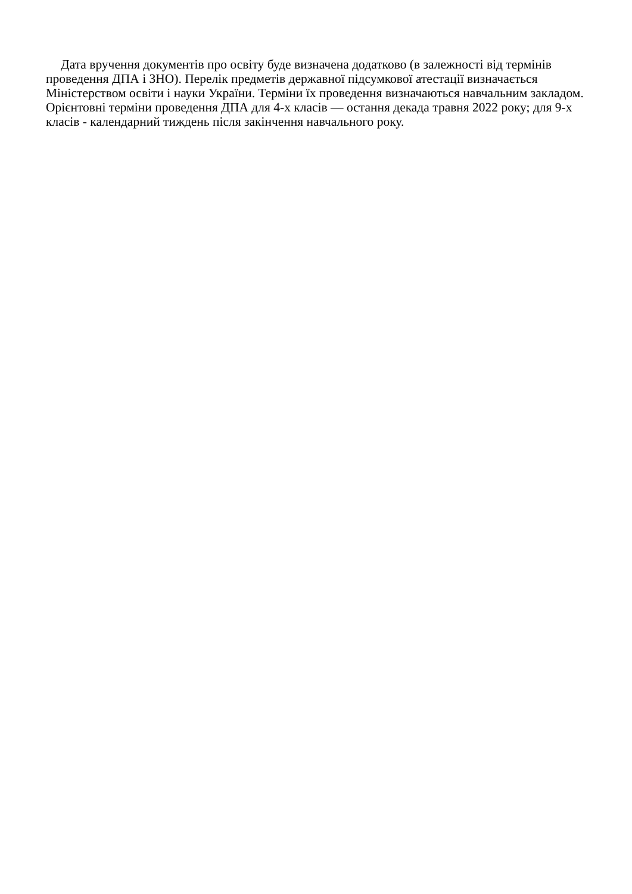Дата вручення документів про освіту буде визначена додатково (в залежності від термінів проведення ДПА і ЗНО). Перелік предметів державної підсумкової атестації визначається Міністерством освіти і науки України. Терміни їх проведення визначаються навчальним закладом. Орієнтовні терміни проведення ДПА для 4-х класів — остання декада травня 2022 року; для 9-х класів - календарний тиждень після закінчення навчального року.